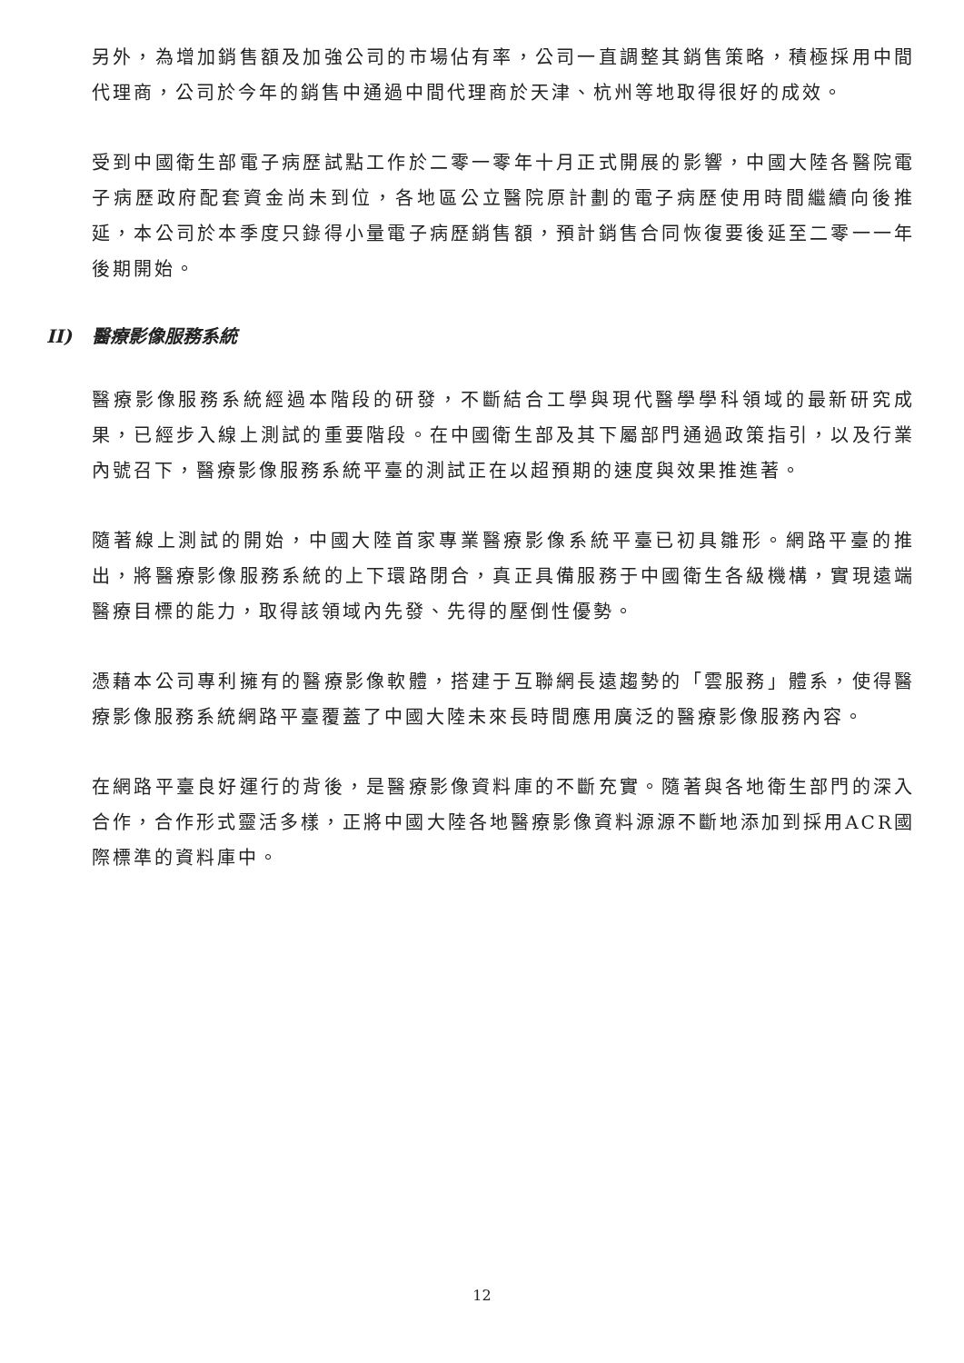另外，為增加銷售額及加強公司的市場佔有率，公司一直調整其銷售策略，積極採用中間代理商，公司於今年的銷售中通過中間代理商於天津、杭州等地取得很好的成效。
受到中國衛生部電子病歷試點工作於二零一零年十月正式開展的影響，中國大陸各醫院電子病歷政府配套資金尚未到位，各地區公立醫院原計劃的電子病歷使用時間繼續向後推延，本公司於本季度只錄得小量電子病歷銷售額，預計銷售合同恢復要後延至二零一一年後期開始。
II) 醫療影像服務系統
醫療影像服務系統經過本階段的研發，不斷結合工學與現代醫學學科領域的最新研究成果，已經步入線上測試的重要階段。在中國衛生部及其下屬部門通過政策指引，以及行業內號召下，醫療影像服務系統平臺的測試正在以超預期的速度與效果推進著。
隨著線上測試的開始，中國大陸首家專業醫療影像系統平臺已初具雛形。網路平臺的推出，將醫療影像服務系統的上下環路閉合，真正具備服務于中國衛生各級機構，實現遠端醫療目標的能力，取得該領域內先發、先得的壓倒性優勢。
憑藉本公司專利擁有的醫療影像軟體，搭建于互聯網長遠趨勢的「雲服務」體系，使得醫療影像服務系統網路平臺覆蓋了中國大陸未來長時間應用廣泛的醫療影像服務內容。
在網路平臺良好運行的背後，是醫療影像資料庫的不斷充實。隨著與各地衛生部門的深入合作，合作形式靈活多樣，正將中國大陸各地醫療影像資料源源不斷地添加到採用ACR國際標準的資料庫中。
12